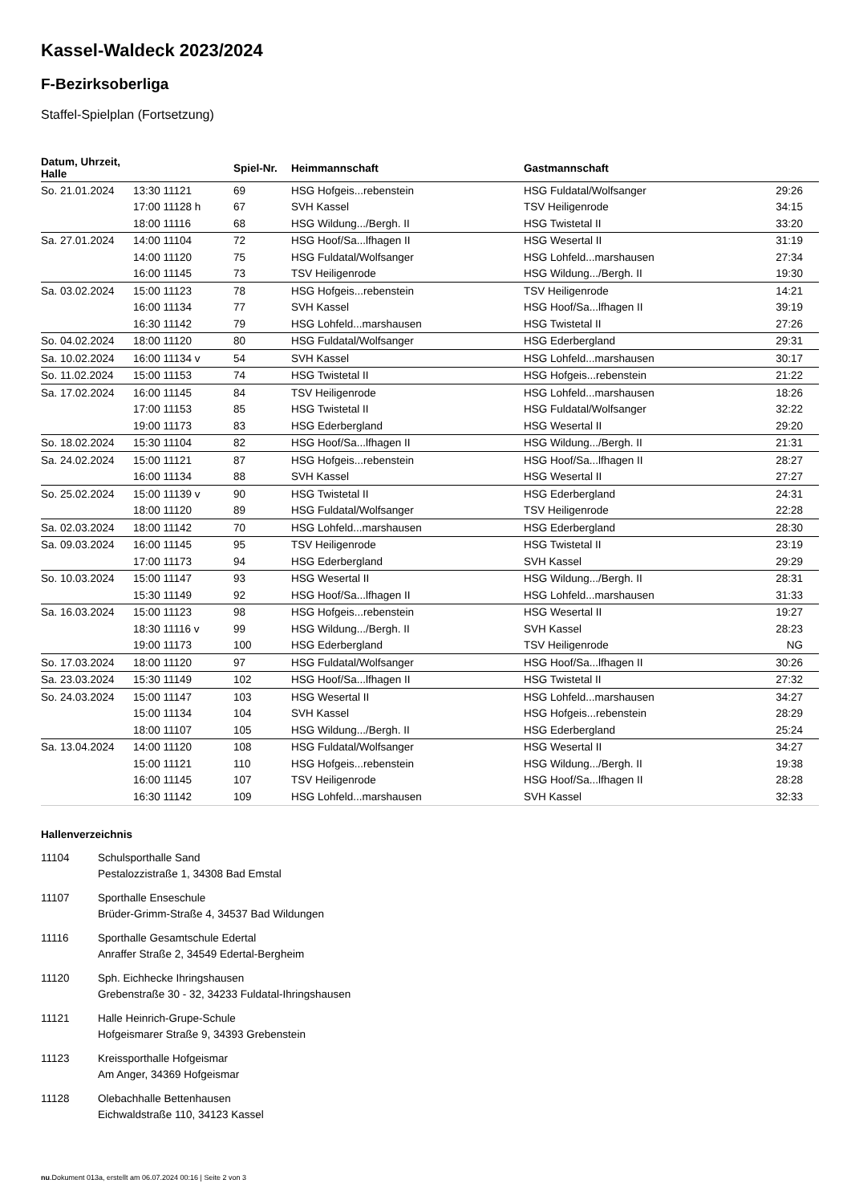Kassel-Waldeck 2023/2024
F-Bezirksoberliga
Staffel-Spielplan (Fortsetzung)
| Datum, Uhrzeit, Halle | | Spiel-Nr. | Heimmannschaft | Gastmannschaft | |
| --- | --- | --- | --- | --- | --- |
| So. 21.01.2024 | 13:30 11121 | 69 | HSG Hofgeis...rebenstein | HSG Fuldatal/Wolfsanger | 29:26 |
| | 17:00 11128 h | 67 | SVH Kassel | TSV Heiligenrode | 34:15 |
| | 18:00 11116 | 68 | HSG Wildung.../Bergh. II | HSG Twistetal II | 33:20 |
| Sa. 27.01.2024 | 14:00 11104 | 72 | HSG Hoof/Sa...lfhagen II | HSG Wesertal II | 31:19 |
| | 14:00 11120 | 75 | HSG Fuldatal/Wolfsanger | HSG Lohfeld...marshausen | 27:34 |
| | 16:00 11145 | 73 | TSV Heiligenrode | HSG Wildung.../Bergh. II | 19:30 |
| Sa. 03.02.2024 | 15:00 11123 | 78 | HSG Hofgeis...rebenstein | TSV Heiligenrode | 14:21 |
| | 16:00 11134 | 77 | SVH Kassel | HSG Hoof/Sa...lfhagen II | 39:19 |
| | 16:30 11142 | 79 | HSG Lohfeld...marshausen | HSG Twistetal II | 27:26 |
| So. 04.02.2024 | 18:00 11120 | 80 | HSG Fuldatal/Wolfsanger | HSG Ederbergland | 29:31 |
| Sa. 10.02.2024 | 16:00 11134 v | 54 | SVH Kassel | HSG Lohfeld...marshausen | 30:17 |
| So. 11.02.2024 | 15:00 11153 | 74 | HSG Twistetal II | HSG Hofgeis...rebenstein | 21:22 |
| Sa. 17.02.2024 | 16:00 11145 | 84 | TSV Heiligenrode | HSG Lohfeld...marshausen | 18:26 |
| | 17:00 11153 | 85 | HSG Twistetal II | HSG Fuldatal/Wolfsanger | 32:22 |
| | 19:00 11173 | 83 | HSG Ederbergland | HSG Wesertal II | 29:20 |
| So. 18.02.2024 | 15:30 11104 | 82 | HSG Hoof/Sa...lfhagen II | HSG Wildung.../Bergh. II | 21:31 |
| Sa. 24.02.2024 | 15:00 11121 | 87 | HSG Hofgeis...rebenstein | HSG Hoof/Sa...lfhagen II | 28:27 |
| | 16:00 11134 | 88 | SVH Kassel | HSG Wesertal II | 27:27 |
| So. 25.02.2024 | 15:00 11139 v | 90 | HSG Twistetal II | HSG Ederbergland | 24:31 |
| | 18:00 11120 | 89 | HSG Fuldatal/Wolfsanger | TSV Heiligenrode | 22:28 |
| Sa. 02.03.2024 | 18:00 11142 | 70 | HSG Lohfeld...marshausen | HSG Ederbergland | 28:30 |
| Sa. 09.03.2024 | 16:00 11145 | 95 | TSV Heiligenrode | HSG Twistetal II | 23:19 |
| | 17:00 11173 | 94 | HSG Ederbergland | SVH Kassel | 29:29 |
| So. 10.03.2024 | 15:00 11147 | 93 | HSG Wesertal II | HSG Wildung.../Bergh. II | 28:31 |
| | 15:30 11149 | 92 | HSG Hoof/Sa...lfhagen II | HSG Lohfeld...marshausen | 31:33 |
| Sa. 16.03.2024 | 15:00 11123 | 98 | HSG Hofgeis...rebenstein | HSG Wesertal II | 19:27 |
| | 18:30 11116 v | 99 | HSG Wildung.../Bergh. II | SVH Kassel | 28:23 |
| | 19:00 11173 | 100 | HSG Ederbergland | TSV Heiligenrode | NG |
| So. 17.03.2024 | 18:00 11120 | 97 | HSG Fuldatal/Wolfsanger | HSG Hoof/Sa...lfhagen II | 30:26 |
| Sa. 23.03.2024 | 15:30 11149 | 102 | HSG Hoof/Sa...lfhagen II | HSG Twistetal II | 27:32 |
| So. 24.03.2024 | 15:00 11147 | 103 | HSG Wesertal II | HSG Lohfeld...marshausen | 34:27 |
| | 15:00 11134 | 104 | SVH Kassel | HSG Hofgeis...rebenstein | 28:29 |
| | 18:00 11107 | 105 | HSG Wildung.../Bergh. II | HSG Ederbergland | 25:24 |
| Sa. 13.04.2024 | 14:00 11120 | 108 | HSG Fuldatal/Wolfsanger | HSG Wesertal II | 34:27 |
| | 15:00 11121 | 110 | HSG Hofgeis...rebenstein | HSG Wildung.../Bergh. II | 19:38 |
| | 16:00 11145 | 107 | TSV Heiligenrode | HSG Hoof/Sa...lfhagen II | 28:28 |
| | 16:30 11142 | 109 | HSG Lohfeld...marshausen | SVH Kassel | 32:33 |
Hallenverzeichnis
11104 Schulsporthalle Sand
Pestalozzistraße 1, 34308 Bad Emstal
11107 Sporthalle Enseschule
Brüder-Grimm-Straße 4, 34537 Bad Wildungen
11116 Sporthalle Gesamtschule Edertal
Anraffer Straße 2, 34549 Edertal-Bergheim
11120 Sph. Eichhecke Ihringshausen
Grebenstraße 30 - 32, 34233 Fuldatal-Ihringshausen
11121 Halle Heinrich-Grupe-Schule
Hofgeismarer Straße 9, 34393 Grebenstein
11123 Kreissporthalle Hofgeismar
Am Anger, 34369 Hofgeismar
11128 Olebachhalle Bettenhausen
Eichwaldstraße 110, 34123 Kassel
nu.Dokument 013a, erstellt am 06.07.2024 00:16 | Seite 2 von 3